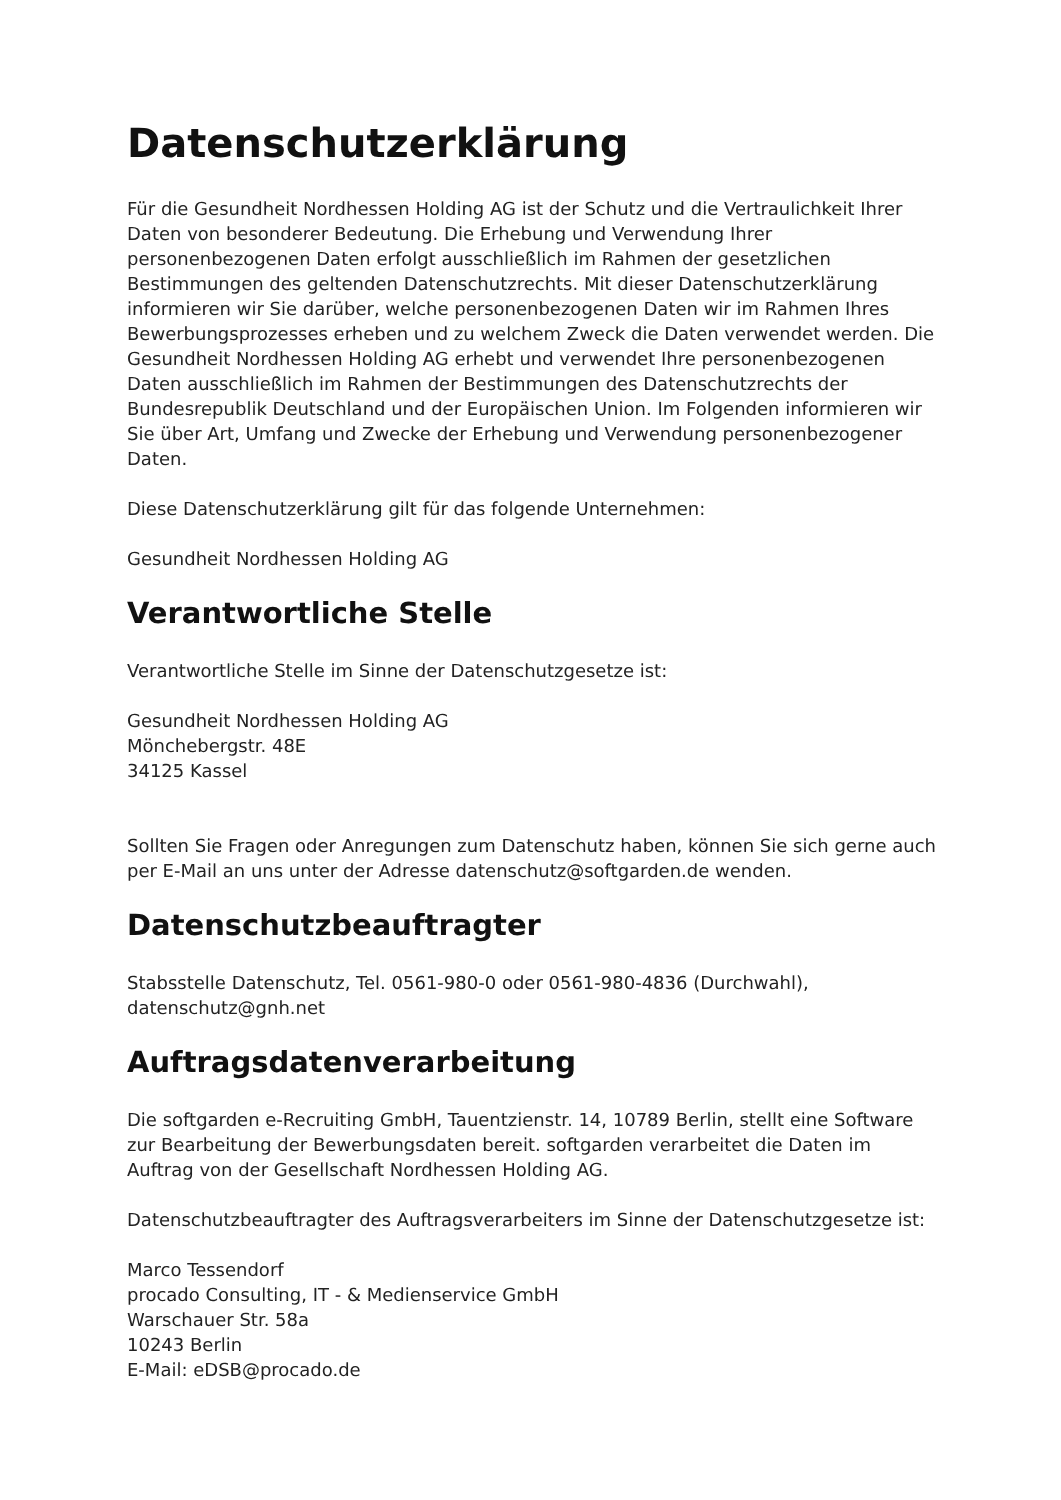Datenschutzerklärung
Für die Gesundheit Nordhessen Holding AG ist der Schutz und die Vertraulichkeit Ihrer Daten von besonderer Bedeutung. Die Erhebung und Verwendung Ihrer personenbezogenen Daten erfolgt ausschließlich im Rahmen der gesetzlichen Bestimmungen des geltenden Datenschutzrechts. Mit dieser Datenschutzerklärung informieren wir Sie darüber, welche personenbezogenen Daten wir im Rahmen Ihres Bewerbungsprozesses erheben und zu welchem Zweck die Daten verwendet werden. Die Gesundheit Nordhessen Holding AG erhebt und verwendet Ihre personenbezogenen Daten ausschließlich im Rahmen der Bestimmungen des Datenschutzrechts der Bundesrepublik Deutschland und der Europäischen Union. Im Folgenden informieren wir Sie über Art, Umfang und Zwecke der Erhebung und Verwendung personenbezogener Daten.
Diese Datenschutzerklärung gilt für das folgende Unternehmen:
Gesundheit Nordhessen Holding AG
Verantwortliche Stelle
Verantwortliche Stelle im Sinne der Datenschutzgesetze ist:
Gesundheit Nordhessen Holding AG
Mönchebergstr. 48E
34125 Kassel
Sollten Sie Fragen oder Anregungen zum Datenschutz haben, können Sie sich gerne auch per E-Mail an uns unter der Adresse datenschutz@softgarden.de wenden.
Datenschutzbeauftragter
Stabsstelle Datenschutz, Tel. 0561-980-0 oder 0561-980-4836 (Durchwahl), datenschutz@gnh.net
Auftragsdatenverarbeitung
Die softgarden e-Recruiting GmbH, Tauentzienstr. 14, 10789 Berlin, stellt eine Software zur Bearbeitung der Bewerbungsdaten bereit. softgarden verarbeitet die Daten im Auftrag von der Gesellschaft Nordhessen Holding AG.
Datenschutzbeauftragter des Auftragsverarbeiters im Sinne der Datenschutzgesetze ist:
Marco Tessendorf
procado Consulting, IT - & Medienservice GmbH
Warschauer Str. 58a
10243 Berlin
E-Mail: eDSB@procado.de